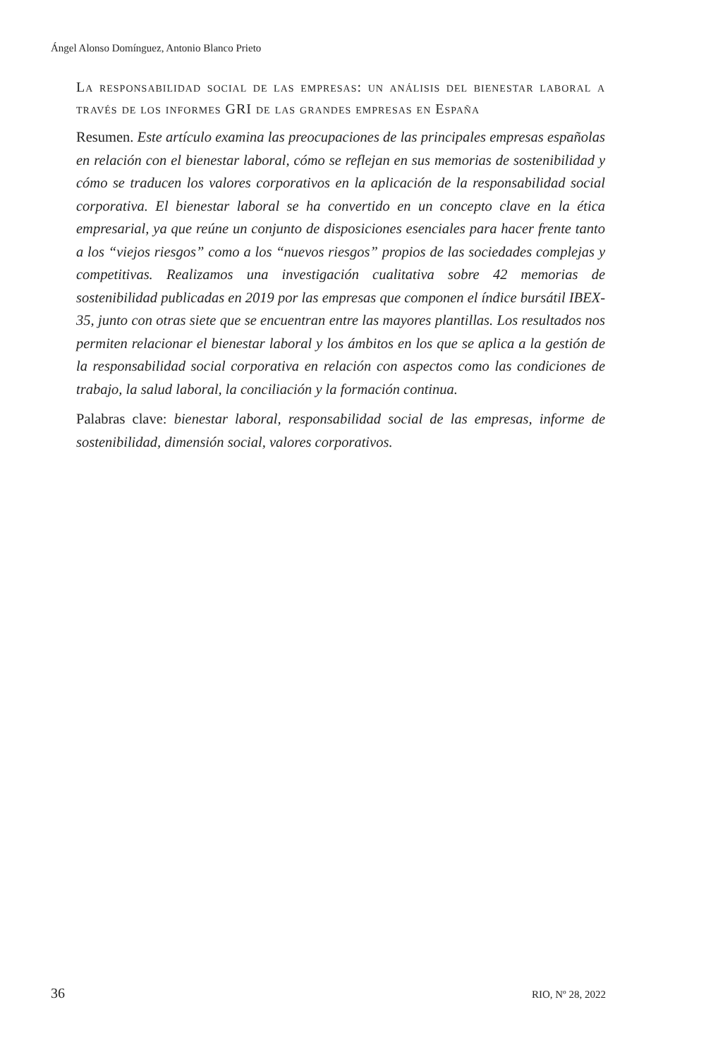Ángel Alonso Domínguez, Antonio Blanco Prieto
La responsabilidad social de las empresas: un análisis del bienestar laboral a través de los informes GRI de las grandes empresas en España
Resumen. Este artículo examina las preocupaciones de las principales empresas españolas en relación con el bienestar laboral, cómo se reflejan en sus memorias de sostenibilidad y cómo se traducen los valores corporativos en la aplicación de la responsabilidad social corporativa. El bienestar laboral se ha convertido en un concepto clave en la ética empresarial, ya que reúne un conjunto de disposiciones esenciales para hacer frente tanto a los “viejos riesgos” como a los “nuevos riesgos” propios de las sociedades complejas y competitivas. Realizamos una investigación cualitativa sobre 42 memorias de sostenibilidad publicadas en 2019 por las empresas que componen el índice bursátil IBEX-35, junto con otras siete que se encuentran entre las mayores plantillas. Los resultados nos permiten relacionar el bienestar laboral y los ámbitos en los que se aplica a la gestión de la responsabilidad social corporativa en relación con aspectos como las condiciones de trabajo, la salud laboral, la conciliación y la formación continua.
Palabras clave: bienestar laboral, responsabilidad social de las empresas, informe de sostenibilidad, dimensión social, valores corporativos.
36 RIO, Nº 28, 2022